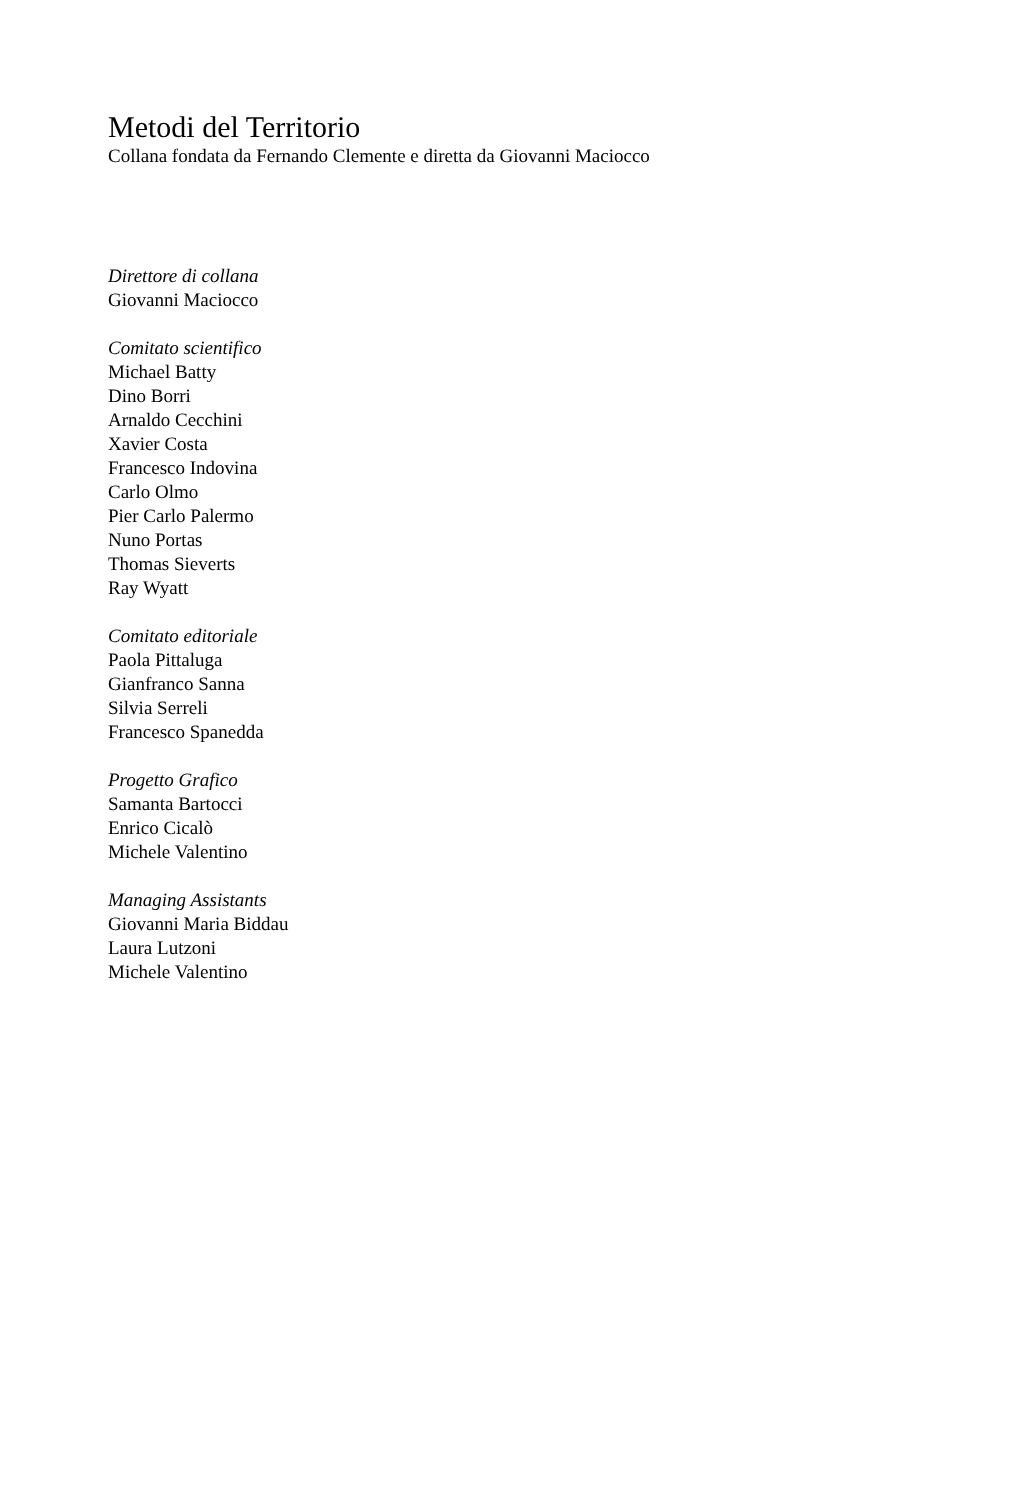Metodi del Territorio
Collana fondata da Fernando Clemente e diretta da Giovanni Maciocco
Direttore di collana
Giovanni Maciocco
Comitato scientifico
Michael Batty
Dino Borri
Arnaldo Cecchini
Xavier Costa
Francesco Indovina
Carlo Olmo
Pier Carlo Palermo
Nuno Portas
Thomas Sieverts
Ray Wyatt
Comitato editoriale
Paola Pittaluga
Gianfranco Sanna
Silvia Serreli
Francesco Spanedda
Progetto Grafico
Samanta Bartocci
Enrico Cicalò
Michele Valentino
Managing Assistants
Giovanni Maria Biddau
Laura Lutzoni
Michele Valentino